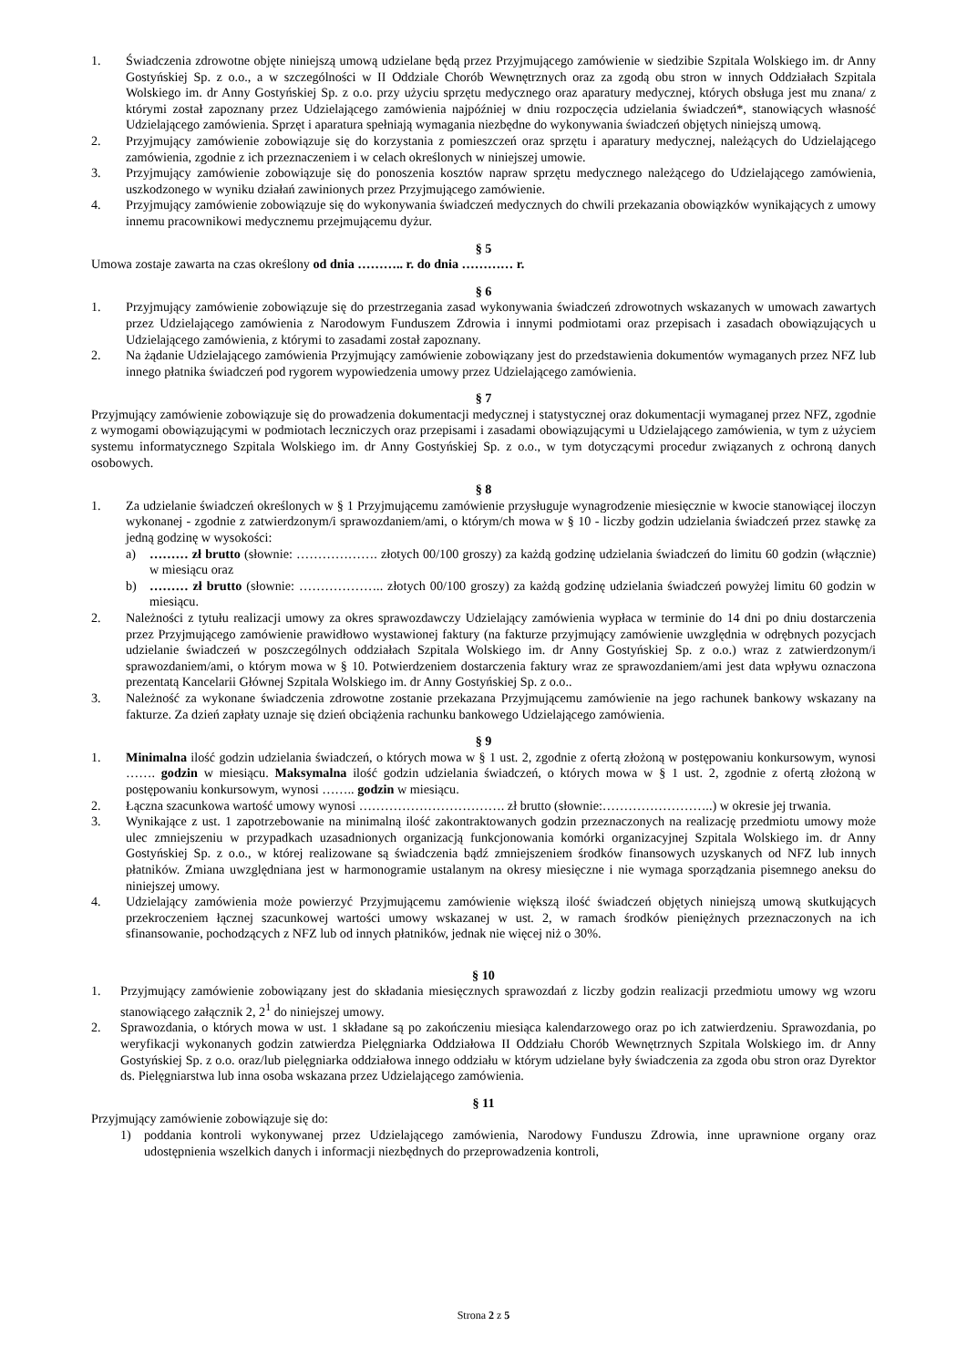1. Świadczenia zdrowotne objęte niniejszą umową udzielane będą przez Przyjmującego zamówienie w siedzibie Szpitala Wolskiego im. dr Anny Gostyńskiej Sp. z o.o., a w szczególności w II Oddziale Chorób Wewnętrznych oraz za zgodą obu stron w innych Oddziałach Szpitala Wolskiego im. dr Anny Gostyńskiej Sp. z o.o. przy użyciu sprzętu medycznego oraz aparatury medycznej, których obsługa jest mu znana/ z którymi został zapoznany przez Udzielającego zamówienia najpóźniej w dniu rozpoczęcia udzielania świadczeń*, stanowiących własność Udzielającego zamówienia. Sprzęt i aparatura spełniają wymagania niezbędne do wykonywania świadczeń objętych niniejszą umową.
2. Przyjmujący zamówienie zobowiązuje się do korzystania z pomieszczeń oraz sprzętu i aparatury medycznej, należących do Udzielającego zamówienia, zgodnie z ich przeznaczeniem i w celach określonych w niniejszej umowie.
3. Przyjmujący zamówienie zobowiązuje się do ponoszenia kosztów napraw sprzętu medycznego należącego do Udzielającego zamówienia, uszkodzonego w wyniku działań zawinionych przez Przyjmującego zamówienie.
4. Przyjmujący zamówienie zobowiązuje się do wykonywania świadczeń medycznych do chwili przekazania obowiązków wynikających z umowy innemu pracownikowi medycznemu przejmującemu dyżur.
§ 5
Umowa zostaje zawarta na czas określony od dnia ……….. r. do dnia ………… r.
§ 6
1. Przyjmujący zamówienie zobowiązuje się do przestrzegania zasad wykonywania świadczeń zdrowotnych wskazanych w umowach zawartych przez Udzielającego zamówienia z Narodowym Funduszem Zdrowia i innymi podmiotami oraz przepisach i zasadach obowiązujących u Udzielającego zamówienia, z którymi to zasadami został zapoznany.
2. Na żądanie Udzielającego zamówienia Przyjmujący zamówienie zobowiązany jest do przedstawienia dokumentów wymaganych przez NFZ lub innego płatnika świadczeń pod rygorem wypowiedzenia umowy przez Udzielającego zamówienia.
§ 7
Przyjmujący zamówienie zobowiązuje się do prowadzenia dokumentacji medycznej i statystycznej oraz dokumentacji wymaganej przez NFZ, zgodnie z wymogami obowiązującymi w podmiotach leczniczych oraz przepisami i zasadami obowiązującymi u Udzielającego zamówienia, w tym z użyciem systemu informatycznego Szpitala Wolskiego im. dr Anny Gostyńskiej Sp. z o.o., w tym dotyczącymi procedur związanych z ochroną danych osobowych.
§ 8
1. Za udzielanie świadczeń określonych w § 1 Przyjmującemu zamówienie przysługuje wynagrodzenie miesięcznie w kwocie stanowiącej iloczyn wykonanej - zgodnie z zatwierdzonym/i sprawozdaniem/ami, o którym/ch mowa w § 10 - liczby godzin udzielania świadczeń przez stawkę za jedną godzinę w wysokości:
a) ……… zł brutto (słownie: ………………. złotych 00/100 groszy) za każdą godzinę udzielania świadczeń do limitu 60 godzin (włącznie) w miesiącu oraz
b) ……… zł brutto (słownie: ……………….. złotych 00/100 groszy) za każdą godzinę udzielania świadczeń powyżej limitu 60 godzin w miesiącu.
2. Należności z tytułu realizacji umowy za okres sprawozdawczy Udzielający zamówienia wypłaca w terminie do 14 dni po dniu dostarczenia przez Przyjmującego zamówienie prawidłowo wystawionej faktury (na fakturze przyjmujący zamówienie uwzględnia w odrębnych pozycjach udzielanie świadczeń w poszczególnych oddziałach Szpitala Wolskiego im. dr Anny Gostyńskiej Sp. z o.o.) wraz z zatwierdzonym/i sprawozdaniem/ami, o którym mowa w § 10. Potwierdzeniem dostarczenia faktury wraz ze sprawozdaniem/ami jest data wpływu oznaczona prezentatą Kancelarii Głównej Szpitala Wolskiego im. dr Anny Gostyńskiej Sp. z o.o..
3. Należność za wykonane świadczenia zdrowotne zostanie przekazana Przyjmującemu zamówienie na jego rachunek bankowy wskazany na fakturze. Za dzień zapłaty uznaje się dzień obciążenia rachunku bankowego Udzielającego zamówienia.
§ 9
1. Minimalna ilość godzin udzielania świadczeń, o których mowa w § 1 ust. 2, zgodnie z ofertą złożoną w postępowaniu konkursowym, wynosi ……. godzin w miesiącu. Maksymalna ilość godzin udzielania świadczeń, o których mowa w § 1 ust. 2, zgodnie z ofertą złożoną w postępowaniu konkursowym, wynosi …….. godzin w miesiącu.
2. Łączna szacunkowa wartość umowy wynosi ……………………………. zł brutto (słownie:……………………..) w okresie jej trwania.
3. Wynikające z ust. 1 zapotrzebowanie na minimalną ilość zakontraktowanych godzin przeznaczonych na realizację przedmiotu umowy może ulec zmniejszeniu w przypadkach uzasadnionych organizacją funkcjonowania komórki organizacyjnej Szpitala Wolskiego im. dr Anny Gostyńskiej Sp. z o.o., w której realizowane są świadczenia bądź zmniejszeniem środków finansowych uzyskanych od NFZ lub innych płatników. Zmiana uwzględniana jest w harmonogramie ustalanym na okresy miesięczne i nie wymaga sporządzania pisemnego aneksu do niniejszej umowy.
4. Udzielający zamówienia może powierzyć Przyjmującemu zamówienie większą ilość świadczeń objętych niniejszą umową skutkujących przekroczeniem łącznej szacunkowej wartości umowy wskazanej w ust. 2, w ramach środków pieniężnych przeznaczonych na ich sfinansowanie, pochodzących z NFZ lub od innych płatników, jednak nie więcej niż o 30%.
§ 10
1. Przyjmujący zamówienie zobowiązany jest do składania miesięcznych sprawozdań z liczby godzin realizacji przedmiotu umowy wg wzoru stanowiącego załącznik 2, 2<sup>1</sup> do niniejszej umowy.
2. Sprawozdania, o których mowa w ust. 1 składane są po zakończeniu miesiąca kalendarzowego oraz po ich zatwierdzeniu. Sprawozdania, po weryfikacji wykonanych godzin zatwierdza Pielęgniarka Oddziałowa II Oddziału Chorób Wewnętrznych Szpitala Wolskiego im. dr Anny Gostyńskiej Sp. z o.o. oraz/lub pielęgniarka oddziałowa innego oddziału w którym udzielane były świadczenia za zgoda obu stron oraz Dyrektor ds. Pielęgniarstwa lub inna osoba wskazana przez Udzielającego zamówienia.
§ 11
Przyjmujący zamówienie zobowiązuje się do:
1) poddania kontroli wykonywanej przez Udzielającego zamówienia, Narodowy Funduszu Zdrowia, inne uprawnione organy oraz udostępnienia wszelkich danych i informacji niezbędnych do przeprowadzenia kontroli,
Strona 2 z 5